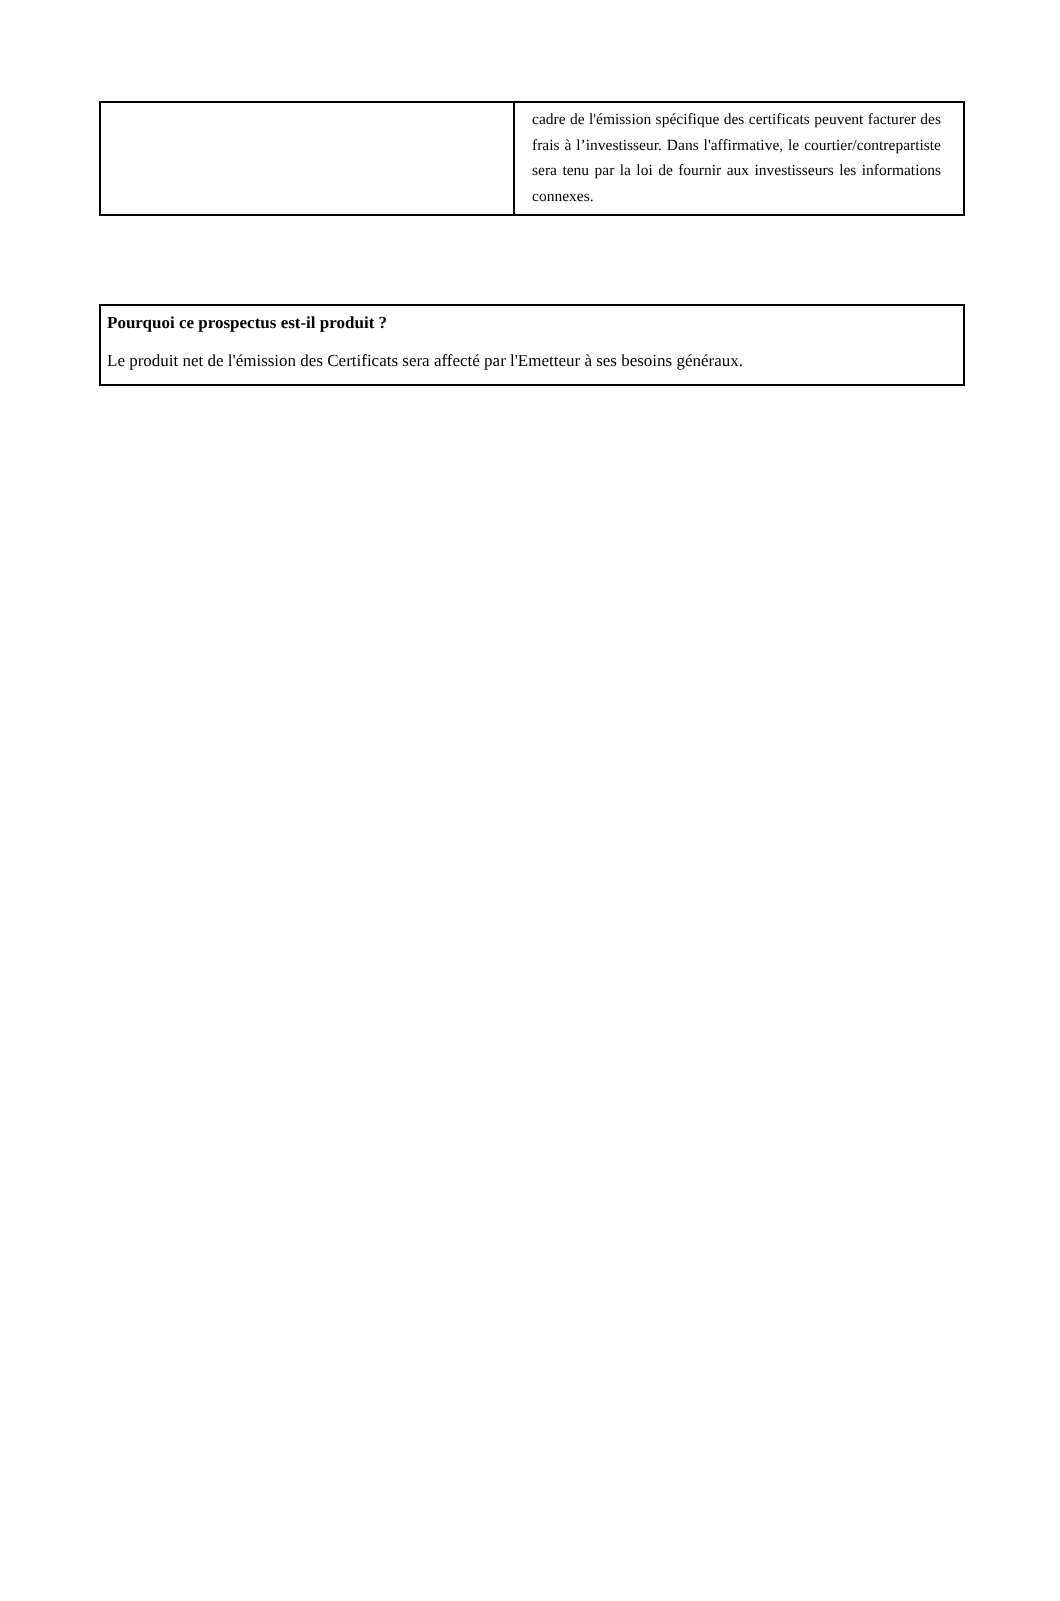| | cadre de l'émission spécifique des certificats peuvent facturer des frais à l’investisseur. Dans l'affirmative, le courtier/contrepartiste sera tenu par la loi de fournir aux investisseurs les informations connexes. |
| Pourquoi ce prospectus est-il produit ? Le produit net de l'émission des Certificats sera affecté par l'Emetteur à ses besoins généraux. |